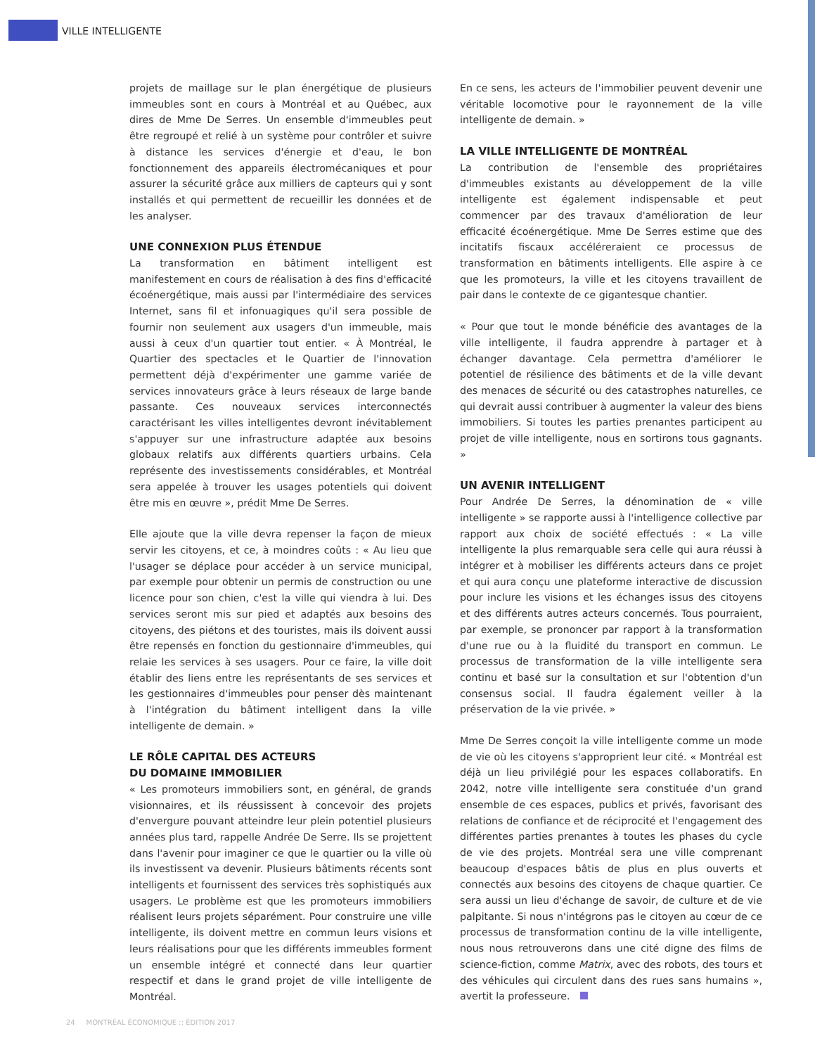VILLE INTELLIGENTE
projets de maillage sur le plan énergétique de plusieurs immeubles sont en cours à Montréal et au Québec, aux dires de Mme De Serres. Un ensemble d'immeubles peut être regroupé et relié à un système pour contrôler et suivre à distance les services d'énergie et d'eau, le bon fonctionnement des appareils électromécaniques et pour assurer la sécurité grâce aux milliers de capteurs qui y sont installés et qui permettent de recueillir les données et de les analyser.
UNE CONNEXION PLUS ÉTENDUE
La transformation en bâtiment intelligent est manifestement en cours de réalisation à des fins d'efficacité écoénergétique, mais aussi par l'intermédiaire des services Internet, sans fil et infonuagiques qu'il sera possible de fournir non seulement aux usagers d'un immeuble, mais aussi à ceux d'un quartier tout entier. « À Montréal, le Quartier des spectacles et le Quartier de l'innovation permettent déjà d'expérimenter une gamme variée de services innovateurs grâce à leurs réseaux de large bande passante. Ces nouveaux services interconnectés caractérisant les villes intelligentes devront inévitablement s'appuyer sur une infrastructure adaptée aux besoins globaux relatifs aux différents quartiers urbains. Cela représente des investissements considérables, et Montréal sera appelée à trouver les usages potentiels qui doivent être mis en œuvre », prédit Mme De Serres.
Elle ajoute que la ville devra repenser la façon de mieux servir les citoyens, et ce, à moindres coûts : « Au lieu que l'usager se déplace pour accéder à un service municipal, par exemple pour obtenir un permis de construction ou une licence pour son chien, c'est la ville qui viendra à lui. Des services seront mis sur pied et adaptés aux besoins des citoyens, des piétons et des touristes, mais ils doivent aussi être repensés en fonction du gestionnaire d'immeubles, qui relaie les services à ses usagers. Pour ce faire, la ville doit établir des liens entre les représentants de ses services et les gestionnaires d'immeubles pour penser dès maintenant à l'intégration du bâtiment intelligent dans la ville intelligente de demain. »
LE RÔLE CAPITAL DES ACTEURS
DU DOMAINE IMMOBILIER
« Les promoteurs immobiliers sont, en général, de grands visionnaires, et ils réussissent à concevoir des projets d'envergure pouvant atteindre leur plein potentiel plusieurs années plus tard, rappelle Andrée De Serre. Ils se projettent dans l'avenir pour imaginer ce que le quartier ou la ville où ils investissent va devenir. Plusieurs bâtiments récents sont intelligents et fournissent des services très sophistiqués aux usagers. Le problème est que les promoteurs immobiliers réalisent leurs projets séparément. Pour construire une ville intelligente, ils doivent mettre en commun leurs visions et leurs réalisations pour que les différents immeubles forment un ensemble intégré et connecté dans leur quartier respectif et dans le grand projet de ville intelligente de Montréal.
En ce sens, les acteurs de l'immobilier peuvent devenir une véritable locomotive pour le rayonnement de la ville intelligente de demain. »
LA VILLE INTELLIGENTE DE MONTRÉAL
La contribution de l'ensemble des propriétaires d'immeubles existants au développement de la ville intelligente est également indispensable et peut commencer par des travaux d'amélioration de leur efficacité écoénergétique. Mme De Serres estime que des incitatifs fiscaux accéléreraient ce processus de transformation en bâtiments intelligents. Elle aspire à ce que les promoteurs, la ville et les citoyens travaillent de pair dans le contexte de ce gigantesque chantier.
« Pour que tout le monde bénéficie des avantages de la ville intelligente, il faudra apprendre à partager et à échanger davantage. Cela permettra d'améliorer le potentiel de résilience des bâtiments et de la ville devant des menaces de sécurité ou des catastrophes naturelles, ce qui devrait aussi contribuer à augmenter la valeur des biens immobiliers. Si toutes les parties prenantes participent au projet de ville intelligente, nous en sortirons tous gagnants. »
UN AVENIR INTELLIGENT
Pour Andrée De Serres, la dénomination de « ville intelligente » se rapporte aussi à l'intelligence collective par rapport aux choix de société effectués : « La ville intelligente la plus remarquable sera celle qui aura réussi à intégrer et à mobiliser les différents acteurs dans ce projet et qui aura conçu une plateforme interactive de discussion pour inclure les visions et les échanges issus des citoyens et des différents autres acteurs concernés. Tous pourraient, par exemple, se prononcer par rapport à la transformation d'une rue ou à la fluidité du transport en commun. Le processus de transformation de la ville intelligente sera continu et basé sur la consultation et sur l'obtention d'un consensus social. Il faudra également veiller à la préservation de la vie privée. »
Mme De Serres conçoit la ville intelligente comme un mode de vie où les citoyens s'approprient leur cité. « Montréal est déjà un lieu privilégié pour les espaces collaboratifs. En 2042, notre ville intelligente sera constituée d'un grand ensemble de ces espaces, publics et privés, favorisant des relations de confiance et de réciprocité et l'engagement des différentes parties prenantes à toutes les phases du cycle de vie des projets. Montréal sera une ville comprenant beaucoup d'espaces bâtis de plus en plus ouverts et connectés aux besoins des citoyens de chaque quartier. Ce sera aussi un lieu d'échange de savoir, de culture et de vie palpitante. Si nous n'intégrons pas le citoyen au cœur de ce processus de transformation continu de la ville intelligente, nous nous retrouverons dans une cité digne des films de science-fiction, comme Matrix, avec des robots, des tours et des véhicules qui circulent dans des rues sans humains », avertit la professeure.
24 MONTRÉAL ÉCONOMIQUE :: ÉDITION 2017